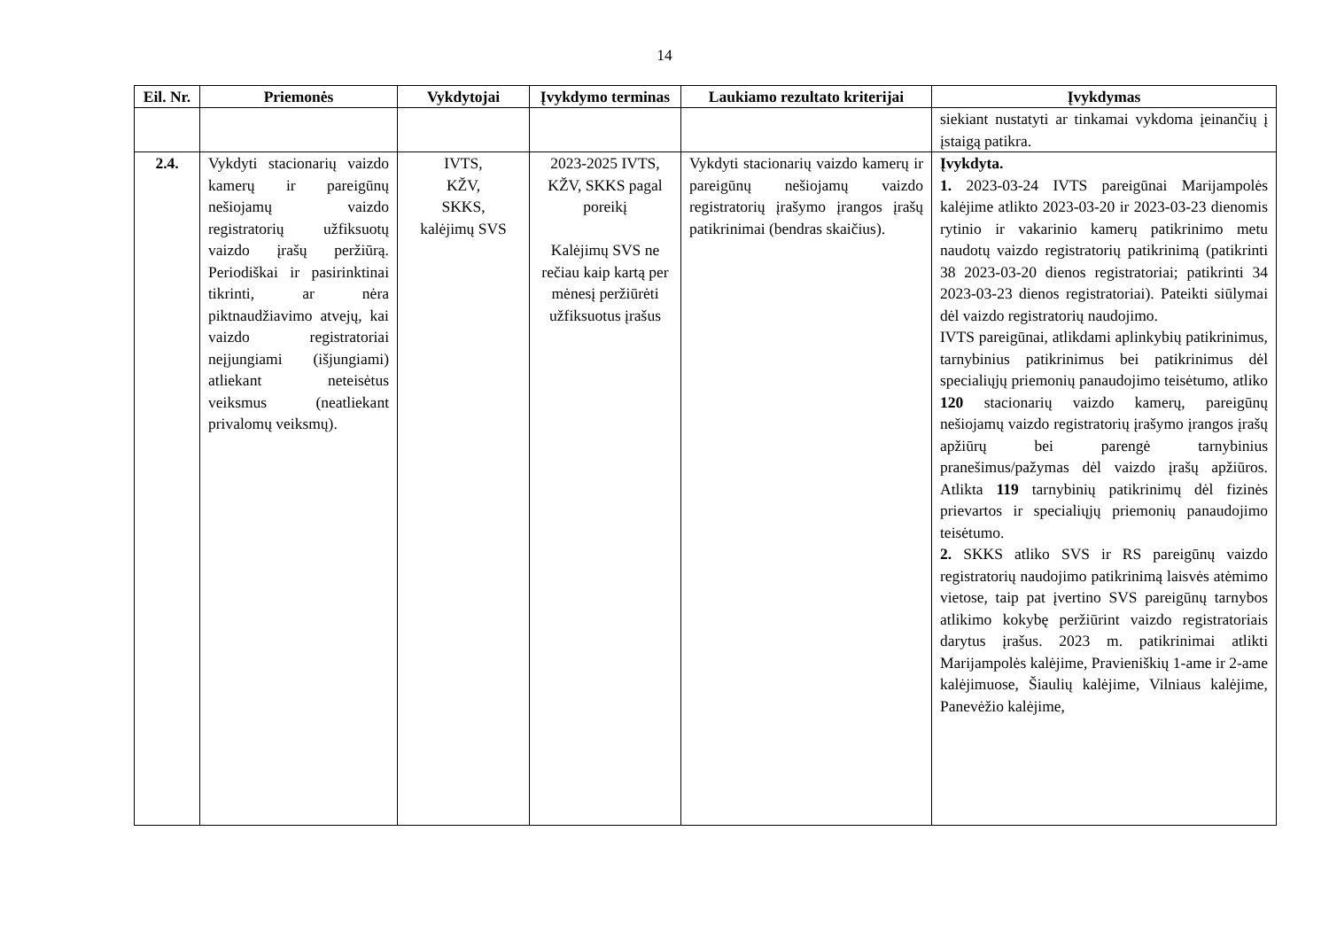14
| Eil. Nr. | Priemonės | Vykdytojai | Įvykdymo terminas | Laukiamo rezultato kriterijai | Įvykdymas |
| --- | --- | --- | --- | --- | --- |
| | | | | | siekiant nustatyti ar tinkamai vykdoma įeinančių į įstaigą patikra. |
| 2.4. | Vykdyti stacionarių vaizdo kamerų ir pareigūnų nešiojamų vaizdo registratorių užfiksuotų vaizdo įrašų peržiūrą. Periodiškai ir pasirinktinai tikrinti, ar nėra piktnaudžiavimo atvejų, kai vaizdo registratoriai neįjungiami (išjungiami) atliekant neteisėtus veiksmus (neatliekant privalomų veiksmų). | IVTS, KŽV, SKKS, kalėjimų SVS | 2023-2025 IVTS, KŽV, SKKS pagal poreikį Kalėjimų SVS ne rečiau kaip kartą per mėnesį peržiūrėti užfiksuotus įrašus | Vykdyti stacionarių vaizdo kamerų ir pareigūnų nešiojamų vaizdo registratorių įrašymo įrangos įrašų patikrinimai (bendras skaičius). | Įvykdyta. 1. 2023-03-24 IVTS pareigūnai Marijampolės kalėjime atlikto 2023-03-20 ir 2023-03-23 dienomis rytinio ir vakarinio kamerų patikrinimo metu naudotų vaizdo registratorių patikrinimą (patikrinti 38 2023-03-20 dienos registratoriai; patikrinti 34 2023-03-23 dienos registratoriai). Pateikti siūlymai dėl vaizdo registratorių naudojimo. IVTS pareigūnai, atlikdami aplinkybių patikrinimus, tarnybinius patikrinimus bei patikrinimus dėl specialiųjų priemonių panaudojimo teisėtumo, atliko 120 stacionarių vaizdo kamerų, pareigūnų nešiojamų vaizdo registratorių įrašymo įrangos įrašų apžiūrų bei parengė tarnybinius pranešimus/pažymas dėl vaizdo įrašų apžiūros. Atlikta 119 tarnybinių patikrinimų dėl fizinės prievartos ir specialiųjų priemonių panaudojimo teisėtumo. 2. SKKS atliko SVS ir RS pareigūnų vaizdo registratorių naudojimo patikrinimą laisvės atėmimo vietose, taip pat įvertino SVS pareigūnų tarnybos atlikimo kokybę peržiūrint vaizdo registratoriais darytus įrašus. 2023 m. patikrinimai atlikti Marijampolės kalėjime, Pravieniškių 1-ame ir 2-ame kalėjimuose, Šiaulių kalėjime, Vilniaus kalėjime, Panevėžio kalėjime, |